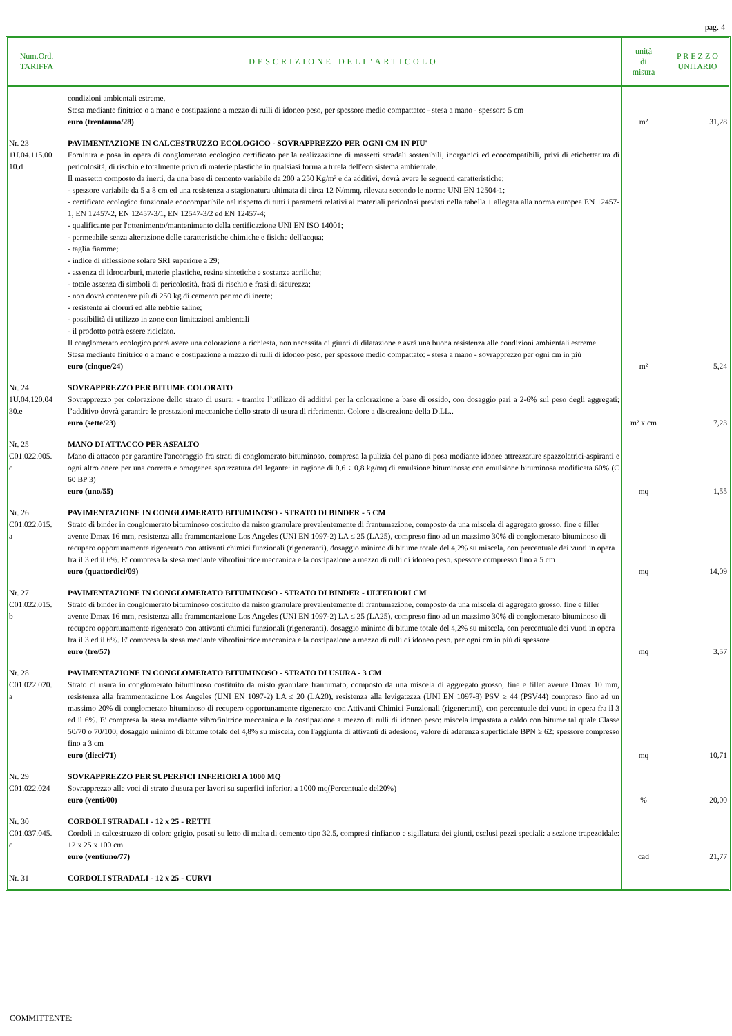pag. 4
| Num.Ord. TARIFFA | DESCRIZIONE DELL'ARTICOLO | unità di misura | P R E Z Z O UNITARIO |
| --- | --- | --- | --- |
| | condizioni ambientali estreme. Stesa mediante finitrice o a mano e costipazione a mezzo di rulli di idoneo peso, per spessore medio compattato: - stesa a mano - spessore 5 cm euro (trentauno/28) | m² | 31,28 |
| Nr. 23 1U.04.115.00 10.d | PAVIMENTAZIONE IN CALCESTRUZZO ECOLOGICO - SOVRAPPREZZO PER OGNI CM IN PIU' Fornitura e posa in opera di conglomerato ecologico certificato per la realizzazione di massetti stradali sostenibili, inorganici ed ecocompatibili, privi di etichettatura di pericolosità, di rischio e totalmente privo di materie plastiche in qualsiasi forma a tutela dell'eco sistema ambientale. Il massetto composto da inerti, da una base di cemento variabile da 200 a 250 Kg/m³ e da additivi, dovrà avere le seguenti caratteristiche: - spessore variabile da 5 a 8 cm ed una resistenza a stagionatura ultimata di circa 12 N/mmq, rilevata secondo le norme UNI EN 12504-1; - certificato ecologico funzionale ecocompatibile nel rispetto di tutti i parametri relativi ai materiali pericolosi previsti nella tabella 1 allegata alla norma europea EN 12457-1, EN 12457-2, EN 12457-3/1, EN 12547-3/2 ed EN 12457-4; - qualificante per l'ottenimento/mantenimento della certificazione UNI EN ISO 14001; - permeabile senza alterazione delle caratteristiche chimiche e fisiche dell'acqua; - taglia fiamme; - indice di riflessione solare SRI superiore a 29; - assenza di idrocarburi, materie plastiche, resine sintetiche e sostanze acriliche; - totale assenza di simboli di pericolosità, frasi di rischio e frasi di sicurezza; - non dovrà contenere più di 250 kg di cemento per mc di inerte; - resistente ai cloruri ed alle nebbie saline; - possibilità di utilizzo in zone con limitazioni ambientali - il prodotto potrà essere riciclato. Il conglomerato ecologico potrà avere una colorazione a richiesta, non necessita di giunti di dilatazione e avrà una buona resistenza alle condizioni ambientali estreme. Stesa mediante finitrice o a mano e costipazione a mezzo di rulli di idoneo peso, per spessore medio compattato: - stesa a mano - sovrapprezzo per ogni cm in più euro (cinque/24) | m² | 5,24 |
| Nr. 24 1U.04.120.04 30.e | SOVRAPPREZZO PER BITUME COLORATO Sovrapprezzo per colorazione dello strato di usura: - tramite l’utilizzo di additivi per la colorazione a base di ossido, con dosaggio pari a 2-6% sul peso degli aggregati; l’additivo dovrà garantire le prestazioni meccaniche dello strato di usura di riferimento. Colore a discrezione della D.LL.. euro (sette/23) | m² x cm | 7,23 |
| Nr. 25 C01.022.005. c | MANO DI ATTACCO PER ASFALTO Mano di attacco per garantire l'ancoraggio fra strati di conglomerato bituminoso, compresa la pulizia del piano di posa mediante idonee attrezzature spazzolatrici-aspiranti e ogni altro onere per una corretta e omogenea spruzzatura del legante: in ragione di 0,6 ÷ 0,8 kg/mq di emulsione bituminosa: con emulsione bituminosa modificata 60% (C 60 BP 3) euro (uno/55) | mq | 1,55 |
| Nr. 26 C01.022.015. a | PAVIMENTAZIONE IN CONGLOMERATO BITUMINOSO - STRATO DI BINDER - 5 CM Strato di binder in conglomerato bituminoso costituito da misto granulare prevalentemente di frantumazione, composto da una miscela di aggregato grosso, fine e filler avente Dmax 16 mm, resistenza alla frammentazione Los Angeles (UNI EN 1097-2) LA ≤ 25 (LA25), compreso fino ad un massimo 30% di conglomerato bituminoso di recupero opportunamente rigenerato con attivanti chimici funzionali (rigeneranti), dosaggio minimo di bitume totale del 4,2% su miscela, con percentuale dei vuoti in opera fra il 3 ed il 6%. E' compresa la stesa mediante vibrofinitrice meccanica e la costipazione a mezzo di rulli di idoneo peso. spessore compresso fino a 5 cm euro (quattordici/09) | mq | 14,09 |
| Nr. 27 C01.022.015. b | PAVIMENTAZIONE IN CONGLOMERATO BITUMINOSO - STRATO DI BINDER - ULTERIORI CM Strato di binder in conglomerato bituminoso costituito da misto granulare prevalentemente di frantumazione, composto da una miscela di aggregato grosso, fine e filler avente Dmax 16 mm, resistenza alla frammentazione Los Angeles (UNI EN 1097-2) LA ≤ 25 (LA25), compreso fino ad un massimo 30% di conglomerato bituminoso di recupero opportunamente rigenerato con attivanti chimici funzionali (rigeneranti), dosaggio minimo di bitume totale del 4,2% su miscela, con percentuale dei vuoti in opera fra il 3 ed il 6%. E' compresa la stesa mediante vibrofinitrice meccanica e la costipazione a mezzo di rulli di idoneo peso. per ogni cm in più di spessore euro (tre/57) | mq | 3,57 |
| Nr. 28 C01.022.020. a | PAVIMENTAZIONE IN CONGLOMERATO BITUMINOSO - STRATO DI USURA - 3 CM Strato di usura in conglomerato bituminoso costituito da misto granulare frantumato, composto da una miscela di aggregato grosso, fine e filler avente Dmax 10 mm, resistenza alla frammentazione Los Angeles (UNI EN 1097-2) LA ≤ 20 (LA20), resistenza alla levigatezza (UNI EN 1097-8) PSV ≥ 44 (PSV44) compreso fino ad un massimo 20% di conglomerato bituminoso di recupero opportunamente rigenerato con Attivanti Chimici Funzionali (rigeneranti), con percentuale dei vuoti in opera fra il 3 ed il 6%. E' compresa la stesa mediante vibrofinitrice meccanica e la costipazione a mezzo di rulli di idoneo peso: miscela impastata a caldo con bitume tal quale Classe 50/70 o 70/100, dosaggio minimo di bitume totale del 4,8% su miscela, con l'aggiunta di attivanti di adesione, valore di aderenza superficiale BPN ≥ 62: spessore compresso fino a 3 cm euro (dieci/71) | mq | 10,71 |
| Nr. 29 C01.022.024 | SOVRAPPREZZO PER SUPERFICI INFERIORI A 1000 MQ Sovrapprezzo alle voci di strato d'usura per lavori su superfici inferiori a 1000 mq(Percentuale del20%) euro (venti/00) | % | 20,00 |
| Nr. 30 C01.037.045. c | CORDOLI STRADALI - 12 x 25 - RETTI Cordoli in calcestruzzo di colore grigio, posati su letto di malta di cemento tipo 32.5, compresi rinfianco e sigillatura dei giunti, esclusi pezzi speciali: a sezione trapezoidale: 12 x 25 x 100 cm euro (ventiuno/77) | cad | 21,77 |
| Nr. 31 | CORDOLI STRADALI - 12 x 25 - CURVI | | |
COMMITTENTE: